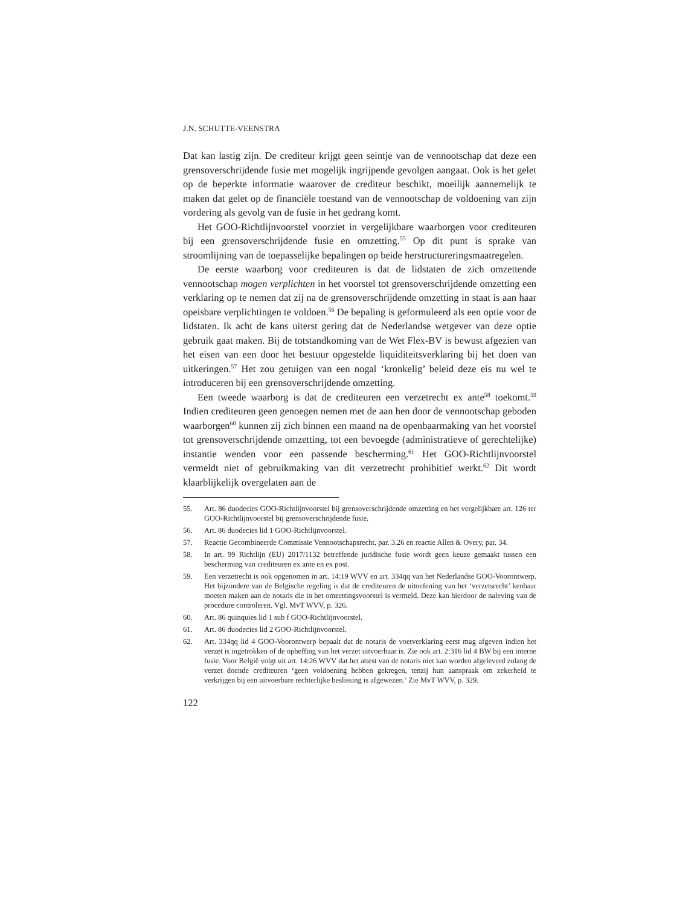J.N. SCHUTTE-VEENSTRA
Dat kan lastig zijn. De crediteur krijgt geen seintje van de vennootschap dat deze een grensoverschrijdende fusie met mogelijk ingrijpende gevolgen aangaat. Ook is het gelet op de beperkte informatie waarover de crediteur beschikt, moeilijk aannemelijk te maken dat gelet op de financiële toestand van de vennootschap de voldoening van zijn vordering als gevolg van de fusie in het gedrang komt.
Het GOO-Richtlijnvoorstel voorziet in vergelijkbare waarborgen voor crediteuren bij een grensoverschrijdende fusie en omzetting.<sup>55</sup> Op dit punt is sprake van stroomlijning van de toepasselijke bepalingen op beide herstructureringsmaatregelen.
De eerste waarborg voor crediteuren is dat de lidstaten de zich omzettende vennootschap mogen verplichten in het voorstel tot grensoverschrijdende omzetting een verklaring op te nemen dat zij na de grensoverschrijdende omzetting in staat is aan haar opeisbare verplichtingen te voldoen.<sup>56</sup> De bepaling is geformuleerd als een optie voor de lidstaten. Ik acht de kans uiterst gering dat de Nederlandse wetgever van deze optie gebruik gaat maken. Bij de totstandkoming van de Wet Flex-BV is bewust afgezien van het eisen van een door het bestuur opgestelde liquiditeitsverklaring bij het doen van uitkeringen.<sup>57</sup> Het zou getuigen van een nogal ‘kronkelig’ beleid deze eis nu wel te introduceren bij een grensoverschrijdende omzetting.
Een tweede waarborg is dat de crediteuren een verzetrecht ex ante<sup>58</sup> toekomt.<sup>59</sup> Indien crediteuren geen genoegen nemen met de aan hen door de vennootschap geboden waarborgen<sup>60</sup> kunnen zij zich binnen een maand na de openbaarmaking van het voorstel tot grensoverschrijdende omzetting, tot een bevoegde (administratieve of gerechtelijke) instantie wenden voor een passende bescherming.<sup>61</sup> Het GOO-Richtlijnvoorstel vermeldt niet of gebruikmaking van dit verzetrecht prohibitief werkt.<sup>62</sup> Dit wordt klaarblijkelijk overgelaten aan de
55. Art. 86 duodecies GOO-Richtlijnvoorstel bij grensoverschrijdende omzetting en het vergelijkbare art. 126 ter GOO-Richtlijnvoorstel bij grensoverschrijdende fusie.
56. Art. 86 duodecies lid 1 GOO-Richtlijnvoorstel.
57. Reactie Gecombineerde Commissie Vennootschapsrecht, par. 3.26 en reactie Allen & Overy, par. 34.
58. In art. 99 Richtlijn (EU) 2017/1132 betreffende juridische fusie wordt geen keuze gemaakt tussen een bescherming van crediteuren ex ante en ex post.
59. Een verzetrecht is ook opgenomen in art. 14:19 WVV en art. 334qq van het Nederlandse GOO-Voorontwerp. Het bijzondere van de Belgische regeling is dat de crediteuren de uitoefening van het ‘verzetsrecht’ kenbaar moeten maken aan de notaris die in het omzettingsvoorstel is vermeld. Deze kan hierdoor de naleving van de procedure controleren. Vgl. MvT WVV, p. 326.
60. Art. 86 quinquies lid 1 sub f GOO-Richtlijnvoorstel.
61. Art. 86 duodecies lid 2 GOO-Richtlijnvoorstel.
62. Art. 334qq lid 4 GOO-Voorontwerp bepaalt dat de notaris de voetverklaring eerst mag afgeven indien het verzet is ingetrokken of de opheffing van het verzet uitvoerbaar is. Zie ook art. 2:316 lid 4 BW bij een interne fusie. Voor België volgt uit art. 14:26 WVV dat het attest van de notaris niet kan worden afgeleverd zolang de verzet doende crediteuren ‘geen voldoening hebben gekregen, tenzij hun aanspraak om zekerheid te verkrijgen bij een uitvoerbare rechterlijke beslissing is afgewezen.’ Zie MvT WVV, p. 329.
122